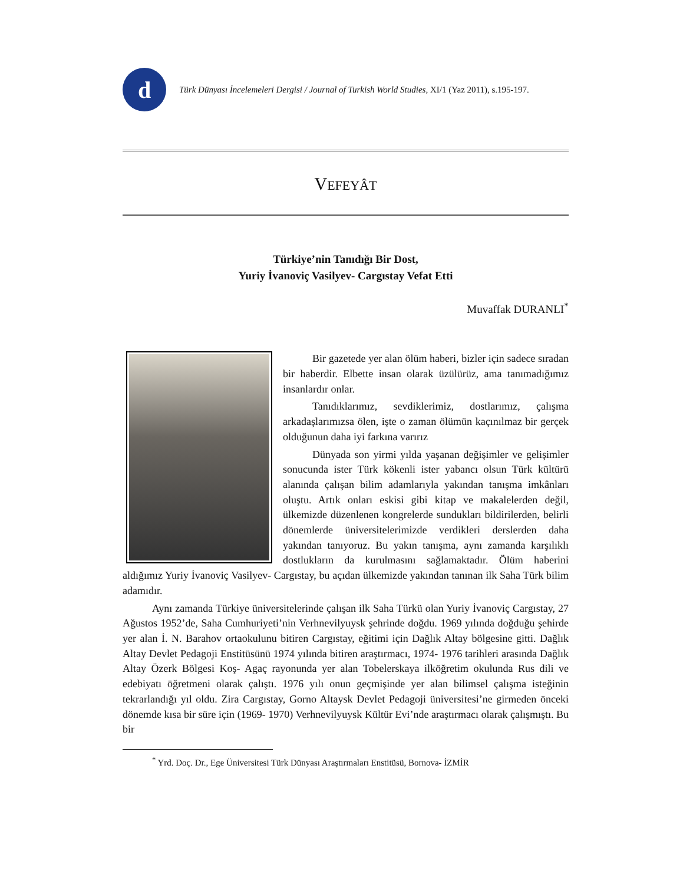d
Türk Dünyası İncelemeleri Dergisi / Journal of Turkish World Studies, XI/1 (Yaz 2011), s.195-197.
VEFEYÂT
Türkiye’nin Tanıdığı Bir Dost,
Yuriy İvanoviç Vasilyev- Cargıstay Vefat Etti
Muvaffak DURANLI<sup>*</sup>
Bir gazetede yer alan ölüm haberi, bizler için sadece sıradan bir haberdir. Elbette insan olarak üzülürüz, ama tanımadığımız insanlardır onlar.
Tanıdıklarımız, sevdiklerimiz, dostlarımız, çalışma arkadaşlarımızsa ölen, işte o zaman ölümün kaçınılmaz bir gerçek olduğunun daha iyi farkına varırız
Dünyada son yirmi yılda yaşanan değişimler ve gelişimler sonucunda ister Türk kökenli ister yabancı olsun Türk kültürü alanında çalışan bilim adamlarıyla yakından tanışma imkânları oluştu. Artık onları eskisi gibi kitap ve makalelerden değil, ülkemizde düzenlenen kongrelerde sundukları bildirilerden, belirli dönemlerde üniversitelerimizde verdikleri derslerden daha yakından tanıyoruz. Bu yakın tanışma, aynı zamanda karşılıklı dostlukların da kurulmasını sağlamaktadır. Ölüm haberini aldığımız Yuriy İvanoviç Vasilyev- Cargıstay, bu açıdan ülkemizde yakından tanınan ilk Saha Türk bilim adamıdır.
Aynı zamanda Türkiye üniversitelerinde çalışan ilk Saha Türkü olan Yuriy İvanoviç Cargıstay, 27 Ağustos 1952’de, Saha Cumhuriyeti’nin Verhnevilyuysk şehrinde doğdu. 1969 yılında doğduğu şehirde yer alan İ. N. Barahov ortaokulunu bitiren Cargıstay, eğitimi için Dağlık Altay bölgesine gitti. Dağlık Altay Devlet Pedagoji Enstitüsünü 1974 yılında bitiren araştırmacı, 1974- 1976 tarihleri arasında Dağlık Altay Özerk Bölgesi Koş- Agaç rayonunda yer alan Tobelerskaya ilköğretim okulunda Rus dili ve edebiyatı öğretmeni olarak çalıştı. 1976 yılı onun geçmişinde yer alan bilimsel çalışma isteğinin tekrarlandığı yıl oldu. Zira Cargıstay, Gorno Altaysk Devlet Pedagoji üniversitesi’ne girmeden önceki dönemde kısa bir süre için (1969- 1970) Verhnevilyuysk Kültür Evi’nde araştırmacı olarak çalışmıştı. Bu bir
<sup>*</sup> Yrd. Doç. Dr., Ege Üniversitesi Türk Dünyası Araştırmaları Enstitüsü, Bornova- İZMİR